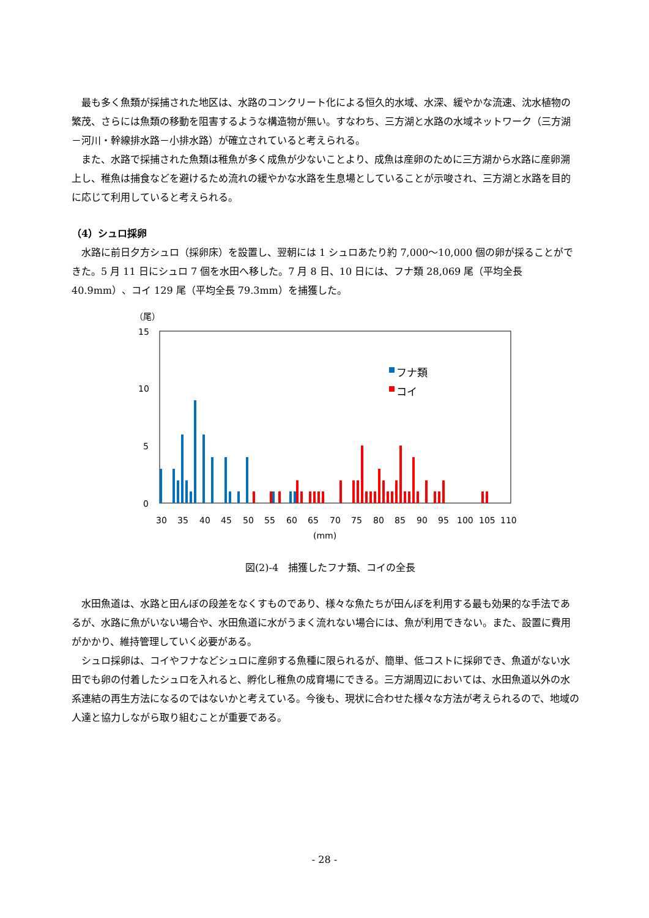最も多く魚類が採捕された地区は、水路のコンクリート化による恒久的水域、水深、緩やかな流速、沈水植物の繁茂、さらには魚類の移動を阻害するような構造物が無い。すなわち、三方湖と水路の水域ネットワーク（三方湖－河川・幹線排水路－小排水路）が確立されていると考えられる。
また、水路で採捕された魚類は稚魚が多く成魚が少ないことより、成魚は産卵のために三方湖から水路に産卵溯上し、稚魚は捕食などを避けるため流れの緩やかな水路を生息場としていることが示唆され、三方湖と水路を目的に応じて利用していると考えられる。
（4）シュロ採卵
水路に前日夕方シュロ（採卵床）を設置し、翌朝には 1 シュロあたり約 7,000～10,000 個の卵が採ることができた。5 月 11 日にシュロ 7 個を水田へ移した。7 月 8 日、10 日には、フナ類 28,069 尾（平均全長 40.9mm）、コイ 129 尾（平均全長 79.3mm）を捕獲した。
（尾）
15
10
5
0
フナ類
コイ
30
35
40
45
50
55
60
65
70
75
80
85
90
95
100
105
110
(mm)
図(2)-4　捕獲したフナ類、コイの全長
水田魚道は、水路と田んぼの段差をなくすものであり、様々な魚たちが田んぼを利用する最も効果的な手法であるが、水路に魚がいない場合や、水田魚道に水がうまく流れない場合には、魚が利用できない。また、設置に費用がかかり、維持管理していく必要がある。
シュロ採卵は、コイやフナなどシュロに産卵する魚種に限られるが、簡単、低コストに採卵でき、魚道がない水田でも卵の付着したシュロを入れると、孵化し稚魚の成育場にできる。三方湖周辺においては、水田魚道以外の水系連結の再生方法になるのではないかと考えている。今後も、現状に合わせた様々な方法が考えられるので、地域の人達と協力しながら取り組むことが重要である。
- 28 -